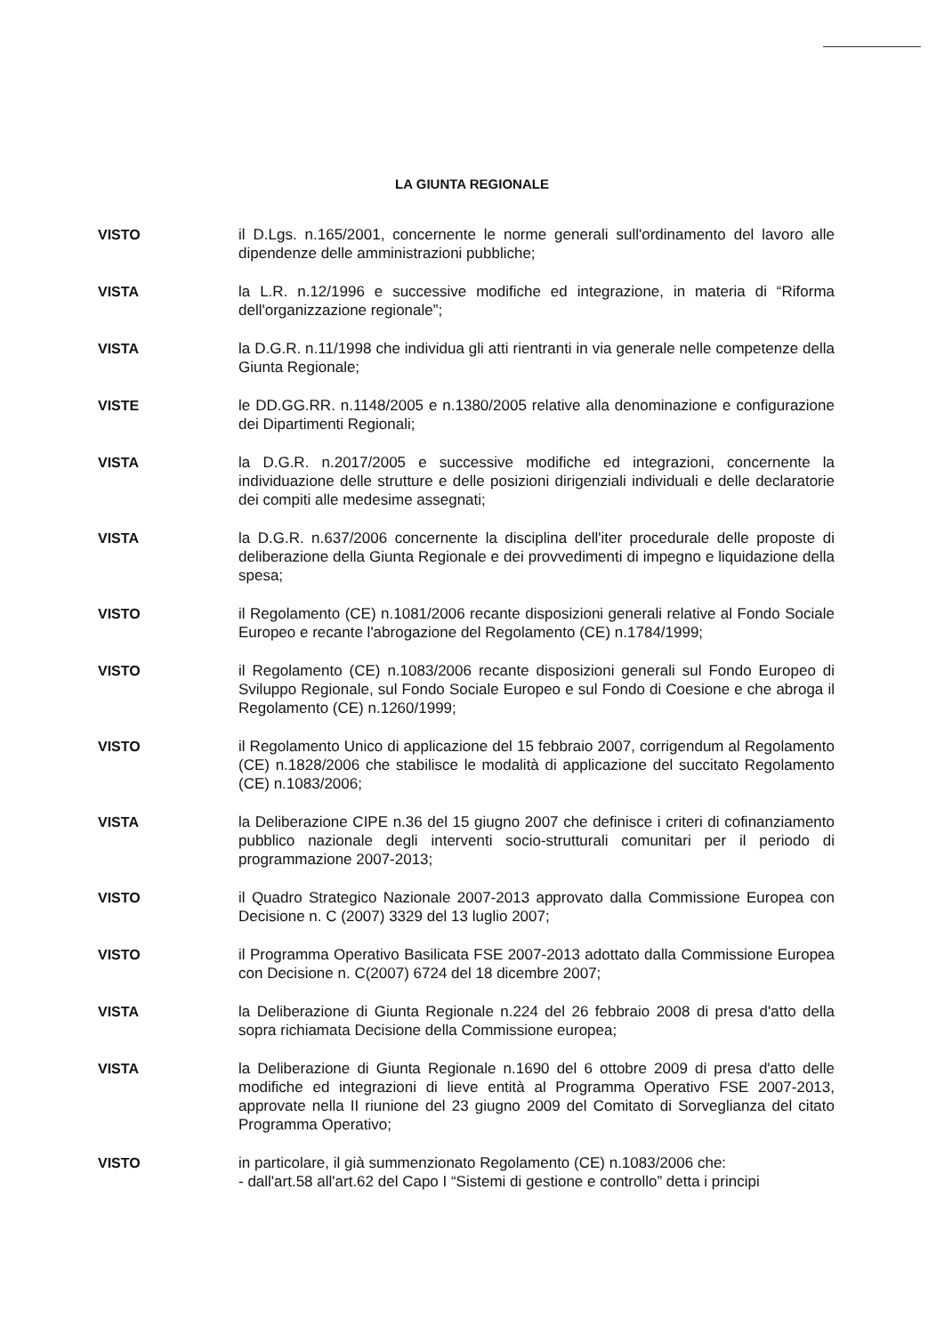LA GIUNTA REGIONALE
VISTO il D.Lgs. n.165/2001, concernente le norme generali sull'ordinamento del lavoro alle dipendenze delle amministrazioni pubbliche;
VISTA la L.R. n.12/1996 e successive modifiche ed integrazione, in materia di “Riforma dell'organizzazione regionale”;
VISTA la D.G.R. n.11/1998 che individua gli atti rientranti in via generale nelle competenze della Giunta Regionale;
VISTE le DD.GG.RR. n.1148/2005 e n.1380/2005 relative alla denominazione e configurazione dei Dipartimenti Regionali;
VISTA la D.G.R. n.2017/2005 e successive modifiche ed integrazioni, concernente la individuazione delle strutture e delle posizioni dirigenziali individuali e delle declaratorie dei compiti alle medesime assegnati;
VISTA la D.G.R. n.637/2006 concernente la disciplina dell'iter procedurale delle proposte di deliberazione della Giunta Regionale e dei provvedimenti di impegno e liquidazione della spesa;
VISTO il Regolamento (CE) n.1081/2006 recante disposizioni generali relative al Fondo Sociale Europeo e recante l'abrogazione del Regolamento (CE) n.1784/1999;
VISTO il Regolamento (CE) n.1083/2006 recante disposizioni generali sul Fondo Europeo di Sviluppo Regionale, sul Fondo Sociale Europeo e sul Fondo di Coesione e che abroga il Regolamento (CE) n.1260/1999;
VISTO il Regolamento Unico di applicazione del 15 febbraio 2007, corrigendum al Regolamento (CE) n.1828/2006 che stabilisce le modalità di applicazione del succitato Regolamento (CE) n.1083/2006;
VISTA la Deliberazione CIPE n.36 del 15 giugno 2007 che definisce i criteri di cofinanziamento pubblico nazionale degli interventi socio-strutturali comunitari per il periodo di programmazione 2007-2013;
VISTO il Quadro Strategico Nazionale 2007-2013 approvato dalla Commissione Europea con Decisione n. C (2007) 3329 del 13 luglio 2007;
VISTO il Programma Operativo Basilicata FSE 2007-2013 adottato dalla Commissione Europea con Decisione n. C(2007) 6724 del 18 dicembre 2007;
VISTA la Deliberazione di Giunta Regionale n.224 del 26 febbraio 2008 di presa d'atto della sopra richiamata Decisione della Commissione europea;
VISTA la Deliberazione di Giunta Regionale n.1690 del 6 ottobre 2009 di presa d'atto delle modifiche ed integrazioni di lieve entità al Programma Operativo FSE 2007-2013, approvate nella II riunione del 23 giugno 2009 del Comitato di Sorveglianza del citato Programma Operativo;
VISTO in particolare, il già summenzionato Regolamento (CE) n.1083/2006 che:
- dall'art.58 all'art.62 del Capo I “Sistemi di gestione e controllo” detta i principi